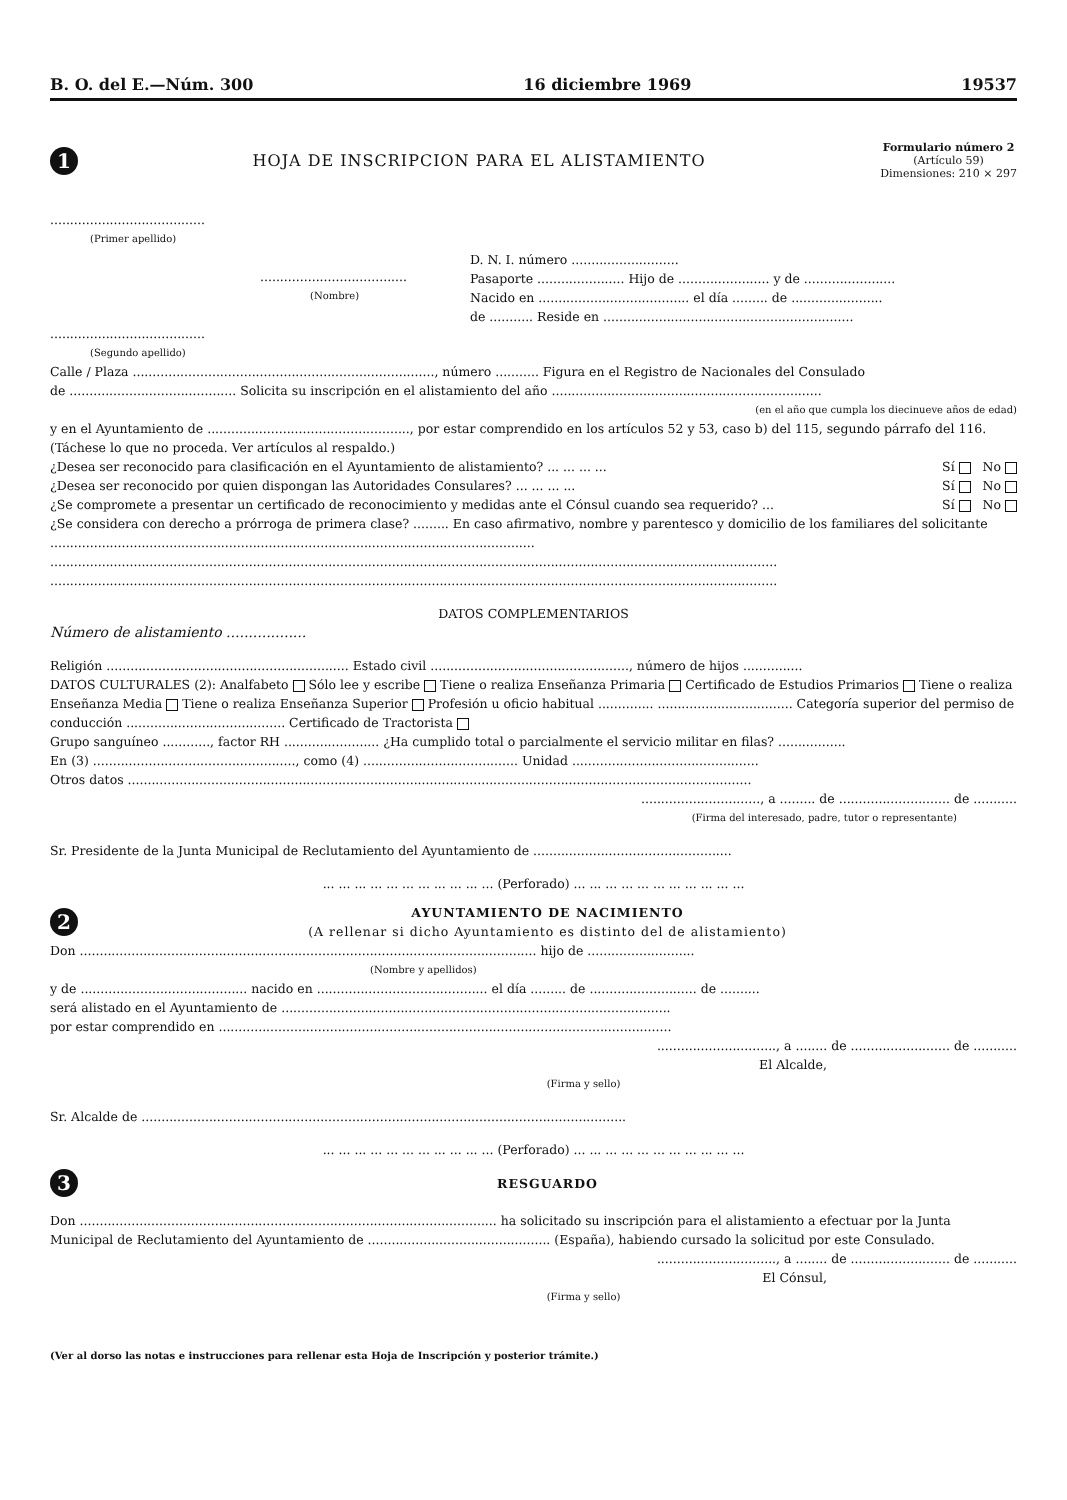B. O. del E.—Núm. 300 16 diciembre 1969 19537
1
HOJA DE INSCRIPCION PARA EL ALISTAMIENTO
Formulario número 2
(Artículo 59)
Dimensiones: 210 × 297
.......................................
(Primer apellido)
.....................................
(Nombre)
.......................................
(Segundo apellido)
D. N. I. número ...........................
Pasaporte ...................... Hijo de ....................... y de .......................
Nacido en ...................................... el día ......... de .......................
de ........... Reside en ...............................................................
Calle / Plaza ............................................................................, número ........... Figura en el Registro de Nacionales del Consulado
de .......................................... Solicita su inscripción en el alistamiento del año ....................................................................
(en el año que cumpla los diecinueve años de edad)
y en el Ayuntamiento de ..................................................., por estar comprendido en los artículos 52 y 53, caso b) del 115, segundo párrafo del 116. (Táchese lo que no proceda. Ver artículos al respaldo.)
¿Desea ser reconocido para clasificación en el Ayuntamiento de alistamiento? ... ... ... ... Sí No
¿Desea ser reconocido por quien dispongan las Autoridades Consulares? ... ... ... ... Sí No
¿Se compromete a presentar un certificado de reconocimiento y medidas ante el Cónsul cuando sea requerido? ... Sí No
¿Se considera con derecho a prórroga de primera clase? ......... En caso afirmativo, nombre y parentesco y domicilio de los familiares del solicitante ..........................................................................................................................
.......................................................................................................................................................................................
.......................................................................................................................................................................................
DATOS COMPLEMENTARIOS
Número de alistamiento ..................
Religión ............................................................. Estado civil .................................................., número de hijos ...............
DATOS CULTURALES (2): Analfabeto Sólo lee y escribe Tiene o realiza Enseñanza Primaria Certificado de Estudios Primarios Tiene o realiza Enseñanza Media Tiene o realiza Enseñanza Superior Profesión u oficio habitual .............. .................................. Categoría superior del permiso de conducción ........................................ Certificado de Tractorista
Grupo sanguíneo ............, factor RH ........................ ¿Ha cumplido total o parcialmente el servicio militar en filas? .................
En (3) ..................................................., como (4) ....................................... Unidad ...............................................
Otros datos .............................................................................................................................................................
.............................., a ......... de ............................ de ...........
(Firma del interesado, padre, tutor o representante)
Sr. Presidente de la Junta Municipal de Reclutamiento del Ayuntamiento de ..................................................
... ... ... ... ... ... ... ... ... ... ... (Perforado) ... ... ... ... ... ... ... ... ... ... ...
2
AYUNTAMIENTO DE NACIMIENTO
(A rellenar si dicho Ayuntamiento es distinto del de alistamiento)
Don ................................................................................................................... hijo de ...........................
(Nombre y apellidos)
y de .......................................... nacido en ........................................... el día ......... de ........................... de ..........
será alistado en el Ayuntamiento de ..................................................................................................
por estar comprendido en ..................................................................................................................
.............................., a ........ de ......................... de ...........
El Alcalde,
(Firma y sello)
Sr. Alcalde de ..........................................................................................................................
... ... ... ... ... ... ... ... ... ... ... (Perforado) ... ... ... ... ... ... ... ... ... ... ...
3
RESGUARDO
Don ......................................................................................................... ha solicitado su inscripción para el alistamiento a efectuar por la Junta Municipal de Reclutamiento del Ayuntamiento de .............................................. (España), habiendo cursado la solicitud por este Consulado.
.............................., a ........ de ......................... de ...........
El Cónsul,
(Firma y sello)
(Ver al dorso las notas e instrucciones para rellenar esta Hoja de Inscripción y posterior trámite.)